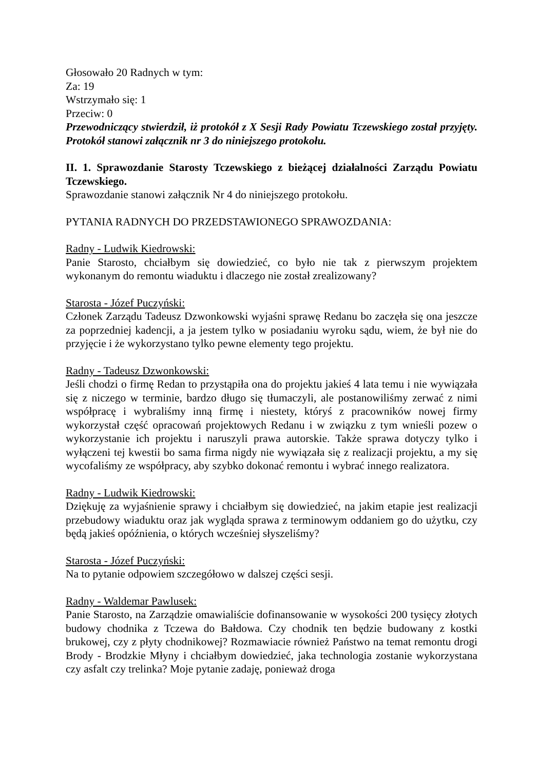Głosowało 20 Radnych w tym:
Za: 19
Wstrzymało się: 1
Przeciw: 0
Przewodniczący stwierdził, iż protokół z X Sesji Rady Powiatu Tczewskiego został przyjęty. Protokół stanowi załącznik nr 3 do niniejszego protokołu.
II. 1. Sprawozdanie Starosty Tczewskiego z bieżącej działalności Zarządu Powiatu Tczewskiego.
Sprawozdanie stanowi załącznik Nr 4 do niniejszego protokołu.
PYTANIA RADNYCH DO PRZEDSTAWIONEGO SPRAWOZDANIA:
Radny - Ludwik Kiedrowski:
Panie Starosto, chciałbym się dowiedzieć, co było nie tak z pierwszym projektem wykonanym do remontu wiaduktu i dlaczego nie został zrealizowany?
Starosta - Józef Puczyński:
Członek Zarządu Tadeusz Dzwonkowski wyjaśni sprawę Redanu bo zaczęła się ona jeszcze za poprzedniej kadencji, a ja jestem tylko w posiadaniu wyroku sądu, wiem, że był nie do przyjęcie i że wykorzystano tylko pewne elementy tego projektu.
Radny - Tadeusz Dzwonkowski:
Jeśli chodzi o firmę Redan to przystąpiła ona do projektu jakieś 4 lata temu i nie wywiązała się z niczego w terminie, bardzo długo się tłumaczyli, ale postanowiliśmy zerwać z nimi współpracę i wybraliśmy inną firmę i niestety, któryś z pracowników nowej firmy wykorzystał część opracowań projektowych Redanu i w związku z tym wnieśli pozew o wykorzystanie ich projektu i naruszyli prawa autorskie. Także sprawa dotyczy tylko i wyłączeni tej kwestii bo sama firma nigdy nie wywiązała się z realizacji projektu, a my się wycofaliśmy ze współpracy, aby szybko dokonać remontu i wybrać innego realizatora.
Radny - Ludwik Kiedrowski:
Dziękuję za wyjaśnienie sprawy i chciałbym się dowiedzieć, na jakim etapie jest realizacji przebudowy wiaduktu oraz jak wygląda sprawa z terminowym oddaniem go do użytku, czy będą jakieś opóźnienia, o których wcześniej słyszeliśmy?
Starosta - Józef Puczyński:
Na to pytanie odpowiem szczegółowo w dalszej części sesji.
Radny - Waldemar Pawlusek:
Panie Starosto, na Zarządzie omawialiście dofinansowanie w wysokości 200 tysięcy złotych budowy chodnika z Tczewa do Bałdowa. Czy chodnik ten będzie budowany z kostki brukowej, czy z płyty chodnikowej? Rozmawiacie również Państwo na temat remontu drogi Brody - Brodzkie Młyny i chciałbym dowiedzieć, jaka technologia zostanie wykorzystana czy asfalt czy trelinka? Moje pytanie zadaję, ponieważ droga